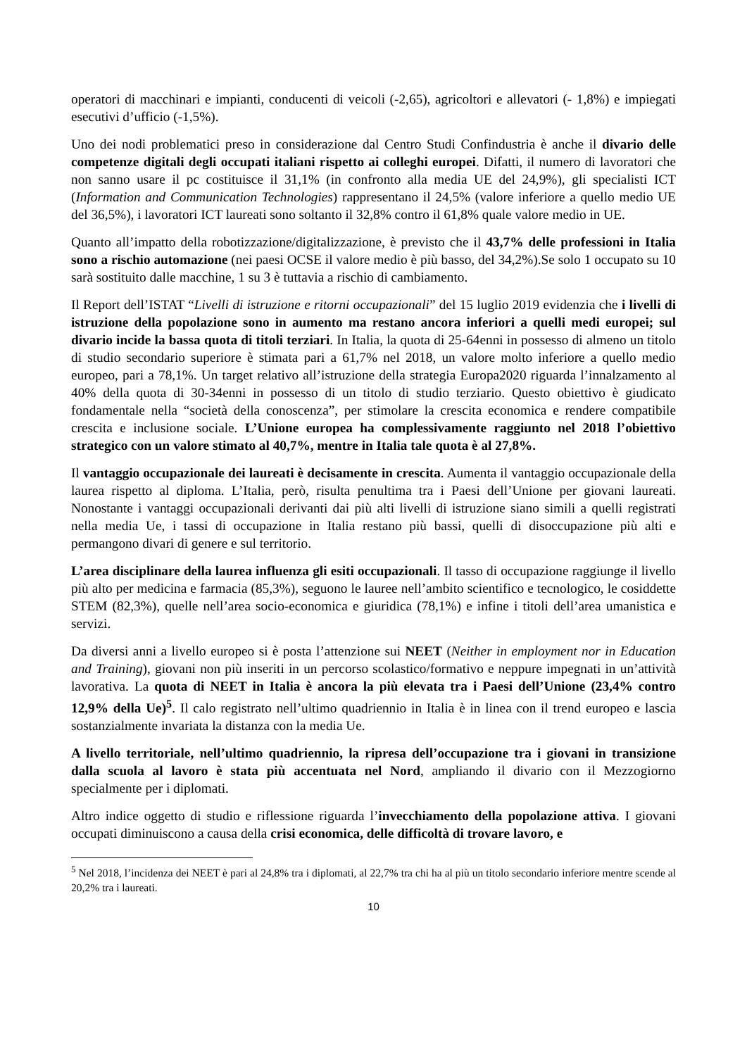operatori di macchinari e impianti, conducenti di veicoli (-2,65), agricoltori e allevatori (- 1,8%) e impiegati esecutivi d’ufficio (-1,5%).
Uno dei nodi problematici preso in considerazione dal Centro Studi Confindustria è anche il divario delle competenze digitali degli occupati italiani rispetto ai colleghi europei. Difatti, il numero di lavoratori che non sanno usare il pc costituisce il 31,1% (in confronto alla media UE del 24,9%), gli specialisti ICT (Information and Communication Technologies) rappresentano il 24,5% (valore inferiore a quello medio UE del 36,5%), i lavoratori ICT laureati sono soltanto il 32,8% contro il 61,8% quale valore medio in UE.
Quanto all’impatto della robotizzazione/digitalizzazione, è previsto che il 43,7% delle professioni in Italia sono a rischio automazione (nei paesi OCSE il valore medio è più basso, del 34,2%).Se solo 1 occupato su 10 sarà sostituito dalle macchine, 1 su 3 è tuttavia a rischio di cambiamento.
Il Report dell’ISTAT “Livelli di istruzione e ritorni occupazionali” del 15 luglio 2019 evidenzia che i livelli di istruzione della popolazione sono in aumento ma restano ancora inferiori a quelli medi europei; sul divario incide la bassa quota di titoli terziari. In Italia, la quota di 25-64enni in possesso di almeno un titolo di studio secondario superiore è stimata pari a 61,7% nel 2018, un valore molto inferiore a quello medio europeo, pari a 78,1%. Un target relativo all’istruzione della strategia Europa2020 riguarda l’innalzamento al 40% della quota di 30-34enni in possesso di un titolo di studio terziario. Questo obiettivo è giudicato fondamentale nella “società della conoscenza”, per stimolare la crescita economica e rendere compatibile crescita e inclusione sociale. L’Unione europea ha complessivamente raggiunto nel 2018 l’obiettivo strategico con un valore stimato al 40,7%, mentre in Italia tale quota è al 27,8%.
Il vantaggio occupazionale dei laureati è decisamente in crescita. Aumenta il vantaggio occupazionale della laurea rispetto al diploma. L’Italia, però, risulta penultima tra i Paesi dell’Unione per giovani laureati. Nonostante i vantaggi occupazionali derivanti dai più alti livelli di istruzione siano simili a quelli registrati nella media Ue, i tassi di occupazione in Italia restano più bassi, quelli di disoccupazione più alti e permangono divari di genere e sul territorio.
L’area disciplinare della laurea influenza gli esiti occupazionali. Il tasso di occupazione raggiunge il livello più alto per medicina e farmacia (85,3%), seguono le lauree nell’ambito scientifico e tecnologico, le cosiddette STEM (82,3%), quelle nell’area socio-economica e giuridica (78,1%) e infine i titoli dell’area umanistica e servizi.
Da diversi anni a livello europeo si è posta l’attenzione sui NEET (Neither in employment nor in Education and Training), giovani non più inseriti in un percorso scolastico/formativo e neppure impegnati in un’attività lavorativa. La quota di NEET in Italia è ancora la più elevata tra i Paesi dell’Unione (23,4% contro 12,9% della Ue)<sup>5</sup>. Il calo registrato nell’ultimo quadriennio in Italia è in linea con il trend europeo e lascia sostanzialmente invariata la distanza con la media Ue.
A livello territoriale, nell’ultimo quadriennio, la ripresa dell’occupazione tra i giovani in transizione dalla scuola al lavoro è stata più accentuata nel Nord, ampliando il divario con il Mezzogiorno specialmente per i diplomati.
Altro indice oggetto di studio e riflessione riguarda l’invecchiamento della popolazione attiva. I giovani occupati diminuiscono a causa della crisi economica, delle difficoltà di trovare lavoro, e
<sup>5</sup> Nel 2018, l’incidenza dei NEET è pari al 24,8% tra i diplomati, al 22,7% tra chi ha al più un titolo secondario inferiore mentre scende al 20,2% tra i laureati.
10